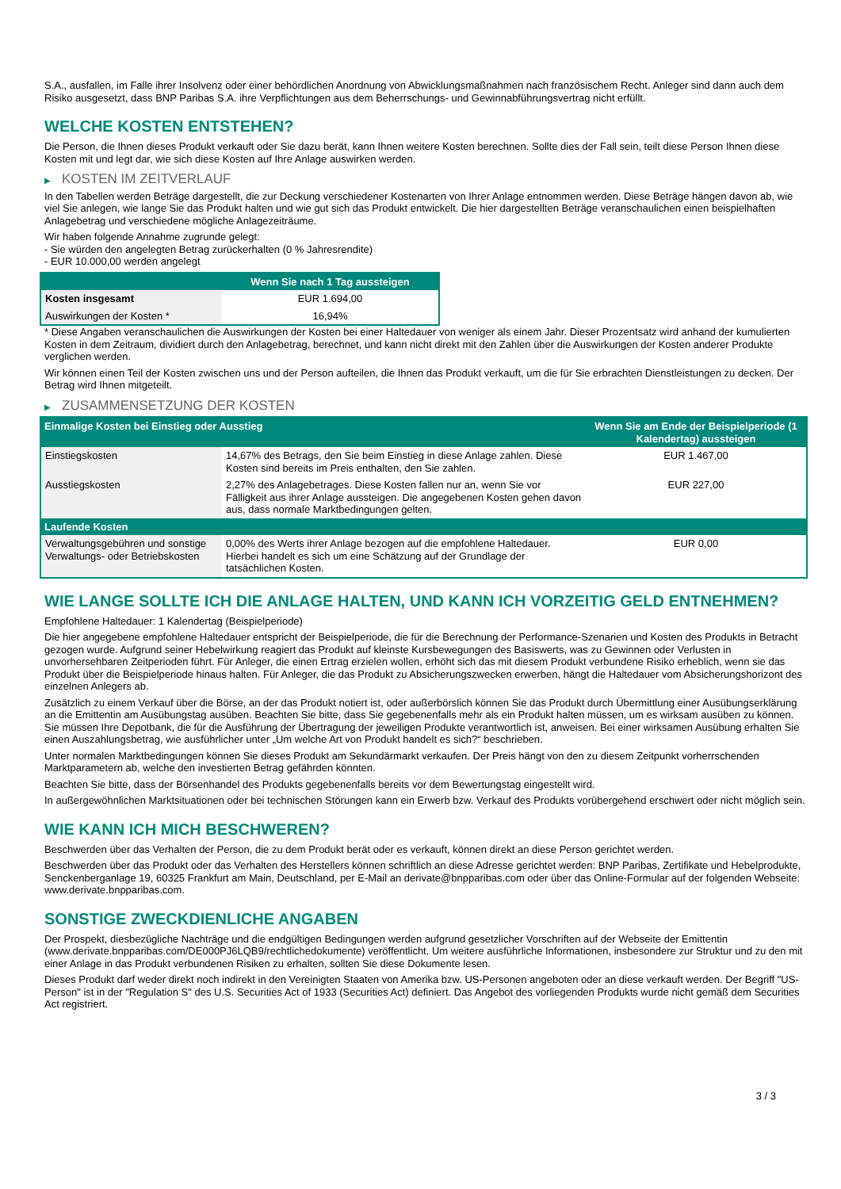S.A., ausfallen, im Falle ihrer Insolvenz oder einer behördlichen Anordnung von Abwicklungsmaßnahmen nach französischem Recht. Anleger sind dann auch dem Risiko ausgesetzt, dass BNP Paribas S.A. ihre Verpflichtungen aus dem Beherrschungs- und Gewinnabführungsvertrag nicht erfüllt.
WELCHE KOSTEN ENTSTEHEN?
Die Person, die Ihnen dieses Produkt verkauft oder Sie dazu berät, kann Ihnen weitere Kosten berechnen. Sollte dies der Fall sein, teilt diese Person Ihnen diese Kosten mit und legt dar, wie sich diese Kosten auf Ihre Anlage auswirken werden.
▶ KOSTEN IM ZEITVERLAUF
In den Tabellen werden Beträge dargestellt, die zur Deckung verschiedener Kostenarten von Ihrer Anlage entnommen werden. Diese Beträge hängen davon ab, wie viel Sie anlegen, wie lange Sie das Produkt halten und wie gut sich das Produkt entwickelt. Die hier dargestellten Beträge veranschaulichen einen beispielhaften Anlagebetrag und verschiedene mögliche Anlagezeiträume.
Wir haben folgende Annahme zugrunde gelegt:
- Sie würden den angelegten Betrag zurückerhalten (0 % Jahresrendite)
- EUR 10.000,00 werden angelegt
| | Wenn Sie nach 1 Tag aussteigen |
| --- | --- |
| Kosten insgesamt | EUR 1.694,00 |
| Auswirkungen der Kosten * | 16,94% |
* Diese Angaben veranschaulichen die Auswirkungen der Kosten bei einer Haltedauer von weniger als einem Jahr. Dieser Prozentsatz wird anhand der kumulierten Kosten in dem Zeitraum, dividiert durch den Anlagebetrag, berechnet, und kann nicht direkt mit den Zahlen über die Auswirkungen der Kosten anderer Produkte verglichen werden.
Wir können einen Teil der Kosten zwischen uns und der Person aufteilen, die Ihnen das Produkt verkauft, um die für Sie erbrachten Dienstleistungen zu decken. Der Betrag wird Ihnen mitgeteilt.
▶ ZUSAMMENSETZUNG DER KOSTEN
| Einmalige Kosten bei Einstieg oder Ausstieg | | Wenn Sie am Ende der Beispielperiode (1 Kalendertag) aussteigen |
| --- | --- | --- |
| Einstiegskosten | 14,67% des Betrags, den Sie beim Einstieg in diese Anlage zahlen. Diese Kosten sind bereits im Preis enthalten, den Sie zahlen. | EUR 1.467,00 |
| Ausstiegskosten | 2,27% des Anlagebetrages. Diese Kosten fallen nur an, wenn Sie vor Fälligkeit aus ihrer Anlage aussteigen. Die angegebenen Kosten gehen davon aus, dass normale Marktbedingungen gelten. | EUR 227,00 |
| Laufende Kosten | | |
| Verwaltungsgebühren und sonstige Verwaltungs- oder Betriebskosten | 0,00% des Werts ihrer Anlage bezogen auf die empfohlene Haltedauer. Hierbei handelt es sich um eine Schätzung auf der Grundlage der tatsächlichen Kosten. | EUR 0,00 |
WIE LANGE SOLLTE ICH DIE ANLAGE HALTEN, UND KANN ICH VORZEITIG GELD ENTNEHMEN?
Empfohlene Haltedauer: 1 Kalendertag (Beispielperiode)
Die hier angegebene empfohlene Haltedauer entspricht der Beispielperiode, die für die Berechnung der Performance-Szenarien und Kosten des Produkts in Betracht gezogen wurde. Aufgrund seiner Hebelwirkung reagiert das Produkt auf kleinste Kursbewegungen des Basiswerts, was zu Gewinnen oder Verlusten in unvorhersehbaren Zeitperioden führt. Für Anleger, die einen Ertrag erzielen wollen, erhöht sich das mit diesem Produkt verbundene Risiko erheblich, wenn sie das Produkt über die Beispielperiode hinaus halten. Für Anleger, die das Produkt zu Absicherungszwecken erwerben, hängt die Haltedauer vom Absicherungshorizont des einzelnen Anlegers ab.
Zusätzlich zu einem Verkauf über die Börse, an der das Produkt notiert ist, oder außerbörslich können Sie das Produkt durch Übermittlung einer Ausübungserklärung an die Emittentin am Ausübungstag ausüben. Beachten Sie bitte, dass Sie gegebenenfalls mehr als ein Produkt halten müssen, um es wirksam ausüben zu können. Sie müssen Ihre Depotbank, die für die Ausführung der Übertragung der jeweiligen Produkte verantwortlich ist, anweisen. Bei einer wirksamen Ausübung erhalten Sie einen Auszahlungsbetrag, wie ausführlicher unter „Um welche Art von Produkt handelt es sich?“ beschrieben.
Unter normalen Marktbedingungen können Sie dieses Produkt am Sekundärmarkt verkaufen. Der Preis hängt von den zu diesem Zeitpunkt vorherrschenden Marktparametern ab, welche den investierten Betrag gefährden könnten.
Beachten Sie bitte, dass der Börsenhandel des Produkts gegebenenfalls bereits vor dem Bewertungstag eingestellt wird.
In außergewöhnlichen Marktsituationen oder bei technischen Störungen kann ein Erwerb bzw. Verkauf des Produkts vorübergehend erschwert oder nicht möglich sein.
WIE KANN ICH MICH BESCHWEREN?
Beschwerden über das Verhalten der Person, die zu dem Produkt berät oder es verkauft, können direkt an diese Person gerichtet werden.
Beschwerden über das Produkt oder das Verhalten des Herstellers können schriftlich an diese Adresse gerichtet werden: BNP Paribas, Zertifikate und Hebelprodukte, Senckenberganlage 19, 60325 Frankfurt am Main, Deutschland, per E-Mail an derivate@bnpparibas.com oder über das Online-Formular auf der folgenden Webseite: www.derivate.bnpparibas.com.
SONSTIGE ZWECKDIENLICHE ANGABEN
Der Prospekt, diesbezügliche Nachträge und die endgültigen Bedingungen werden aufgrund gesetzlicher Vorschriften auf der Webseite der Emittentin (www.derivate.bnpparibas.com/DE000PJ6LQB9/rechtlichedokumente) veröffentlicht. Um weitere ausführliche Informationen, insbesondere zur Struktur und zu den mit einer Anlage in das Produkt verbundenen Risiken zu erhalten, sollten Sie diese Dokumente lesen.
Dieses Produkt darf weder direkt noch indirekt in den Vereinigten Staaten von Amerika bzw. US-Personen angeboten oder an diese verkauft werden. Der Begriff "US-Person" ist in der "Regulation S" des U.S. Securities Act of 1933 (Securities Act) definiert. Das Angebot des vorliegenden Produkts wurde nicht gemäß dem Securities Act registriert.
3 / 3